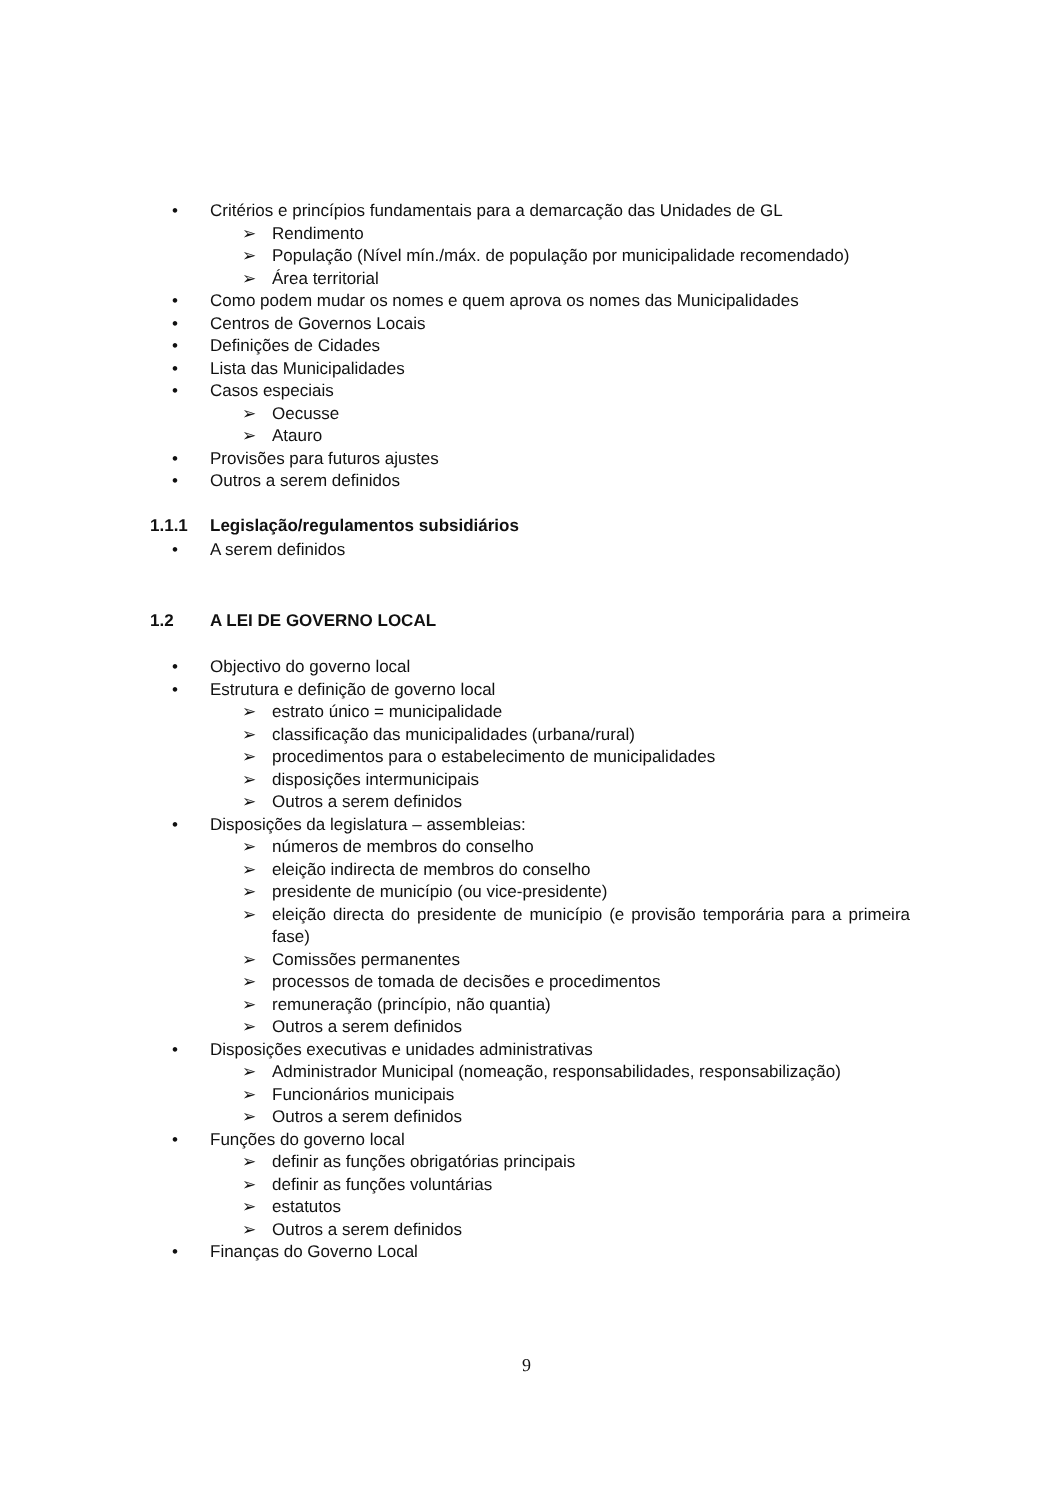• Critérios e princípios fundamentais para a demarcação das Unidades de GL
➢ Rendimento
➢ População (Nível mín./máx. de população por municipalidade recomendado)
➢ Área territorial
• Como podem mudar os nomes e quem aprova os nomes das Municipalidades
• Centros de Governos Locais
• Definições de Cidades
• Lista das Municipalidades
• Casos especiais
➢ Oecusse
➢ Atauro
• Provisões para futuros ajustes
• Outros a serem definidos
1.1.1 Legislação/regulamentos subsidiários
• A serem definidos
1.2 A LEI DE GOVERNO LOCAL
• Objectivo do governo local
• Estrutura e definição de governo local
➢ estrato único = municipalidade
➢ classificação das municipalidades (urbana/rural)
➢ procedimentos para o estabelecimento de municipalidades
➢ disposições intermunicipais
➢ Outros a serem definidos
• Disposições da legislatura – assembleias:
➢ números de membros do conselho
➢ eleição indirecta de membros do conselho
➢ presidente de município (ou vice-presidente)
➢ eleição directa do presidente de município (e provisão temporária para a primeira fase)
➢ Comissões permanentes
➢ processos de tomada de decisões e procedimentos
➢ remuneração (princípio, não quantia)
➢ Outros a serem definidos
• Disposições executivas e unidades administrativas
➢ Administrador Municipal (nomeação, responsabilidades, responsabilização)
➢ Funcionários municipais
➢ Outros a serem definidos
• Funções do governo local
➢ definir as funções obrigatórias principais
➢ definir as funções voluntárias
➢ estatutos
➢ Outros a serem definidos
• Finanças do Governo Local
9